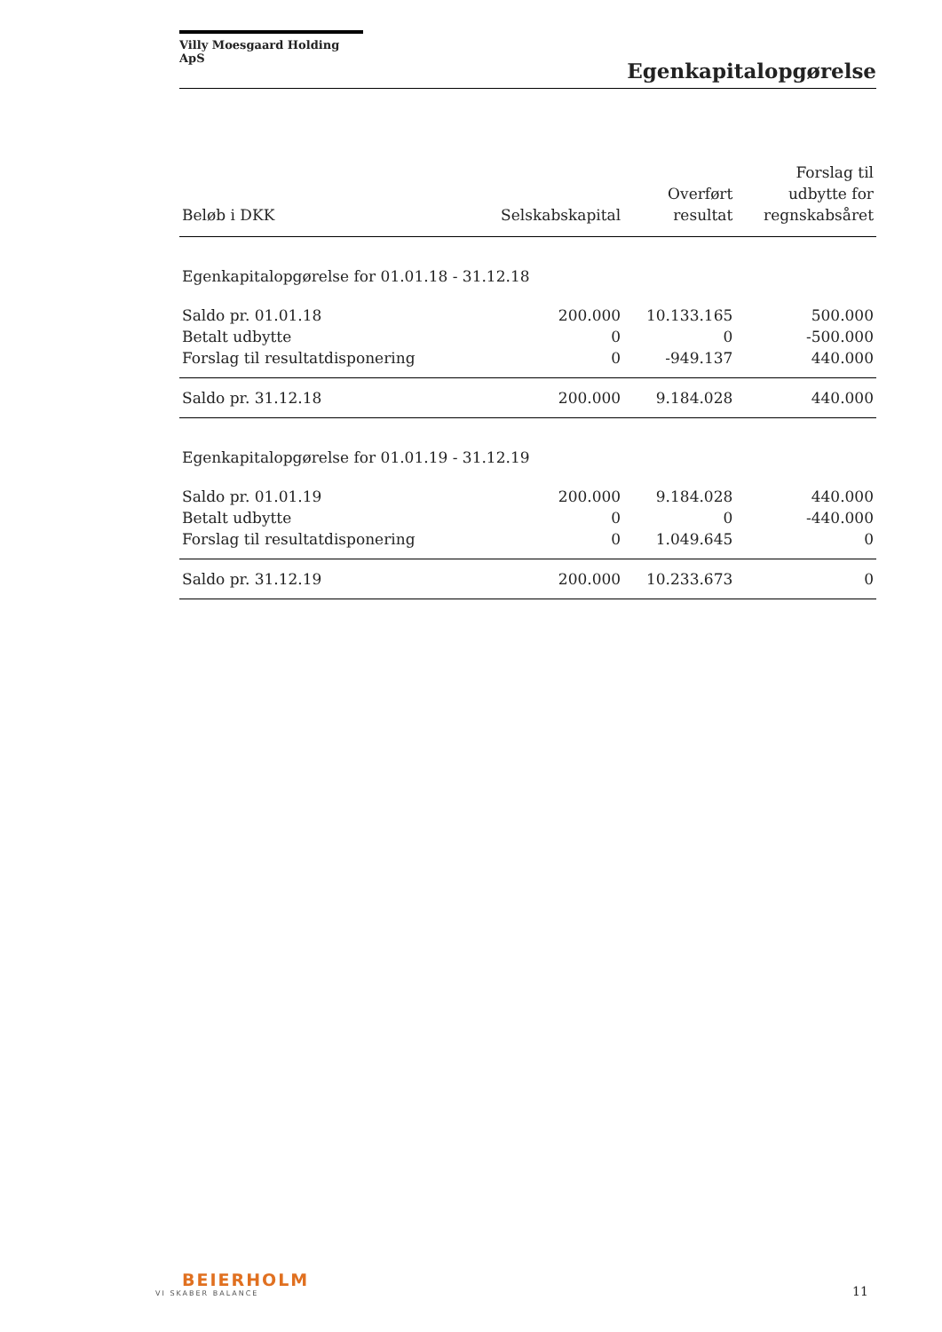Villy Moesgaard Holding ApS
Egenkapitalopgørelse
| Beløb i DKK | Selskabskapital | Overført resultat | Forslag til udbytte for regnskabsåret |
| --- | --- | --- | --- |
| Egenkapitalopgørelse for 01.01.18 - 31.12.18 | | | |
| Saldo pr. 01.01.18 | 200.000 | 10.133.165 | 500.000 |
| Betalt udbytte | 0 | 0 | -500.000 |
| Forslag til resultatdisponering | 0 | -949.137 | 440.000 |
| Saldo pr. 31.12.18 | 200.000 | 9.184.028 | 440.000 |
| Egenkapitalopgørelse for 01.01.19 - 31.12.19 | | | |
| Saldo pr. 01.01.19 | 200.000 | 9.184.028 | 440.000 |
| Betalt udbytte | 0 | 0 | -440.000 |
| Forslag til resultatdisponering | 0 | 1.049.645 | 0 |
| Saldo pr. 31.12.19 | 200.000 | 10.233.673 | 0 |
BEIERHOLM
VI SKABER BALANCE
11